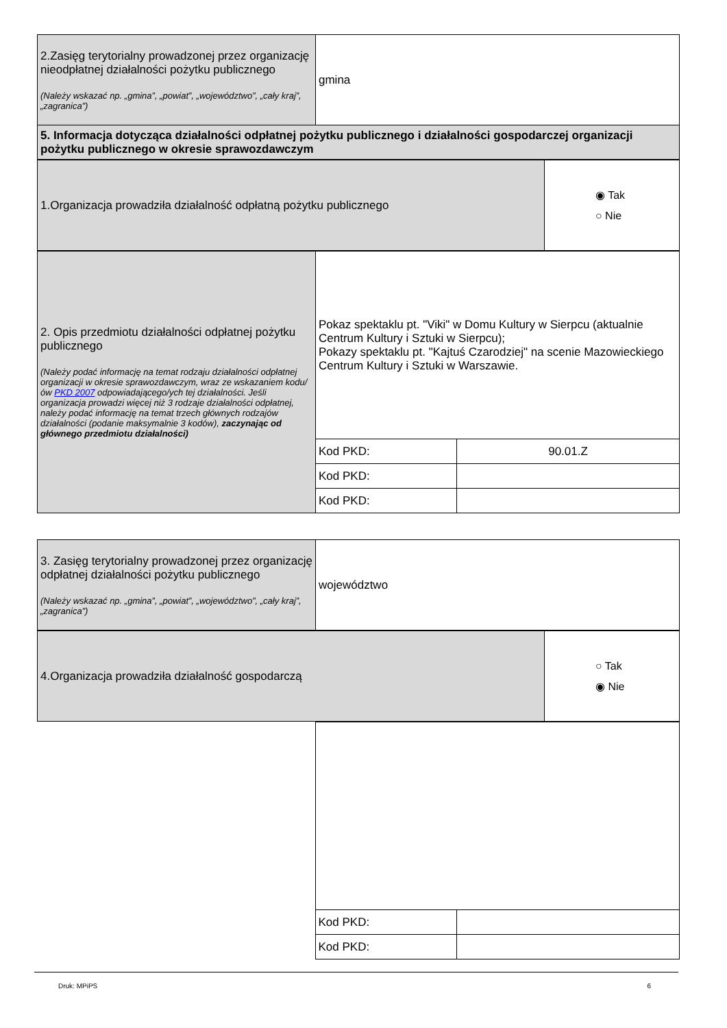| 2.Zasięg terytorialny prowadzonej przez organizację nieodpłatnej działalności pożytku publicznego (Należy wskazać np. „gmina”, „powiat”, „województwo”, „cały kraj”, „zagranica”) | gmina |
| 5. Informacja dotycząca działalności odpłatnej pożytku publicznego i działalności gospodarczej organizacji pożytku publicznego w okresie sprawozdawczym | |
| 1.Organizacja prowadziła działalność odpłatną pożytku publicznego | ◉ Tak ○ Nie |
| 2. Opis przedmiotu działalności odpłatnej pożytku publicznego (Należy podać informację na temat rodzaju działalności odpłatnej organizacji w okresie sprawozdawczym, wraz ze wskazaniem kodu/ów PKD 2007 odpowiadającego/ych tej działalności. Jeśli organizacja prowadzi więcej niż 3 rodzaje działalności odpłatnej, należy podać informację na temat trzech głównych rodzajów działalności (podanie maksymalnie 3 kodów), zaczynając od głównego przedmiotu działalności) | Pokaz spektaklu pt. "Viki" w Domu Kultury w Sierpcu (aktualnie Centrum Kultury i Sztuki w Sierpcu); Pokazy spektaklu pt. "Kajtuś Czarodziej" na scenie Mazowieckiego Centrum Kultury i Sztuki w Warszawie. | |
| | Kod PKD: | 90.01.Z |
| | Kod PKD: | |
| | Kod PKD: | |
| 3. Zasięg terytorialny prowadzonej przez organizację odpłatnej działalności pożytku publicznego (Należy wskazać np. „gmina”, „powiat”, „województwo”, „cały kraj”, „zagranica”) | województwo |
| 4.Organizacja prowadziła działalność gospodarczą | ○ Tak ◉ Nie |
| | Kod PKD: | |
| | Kod PKD: | |
Druk: MPiPS 6